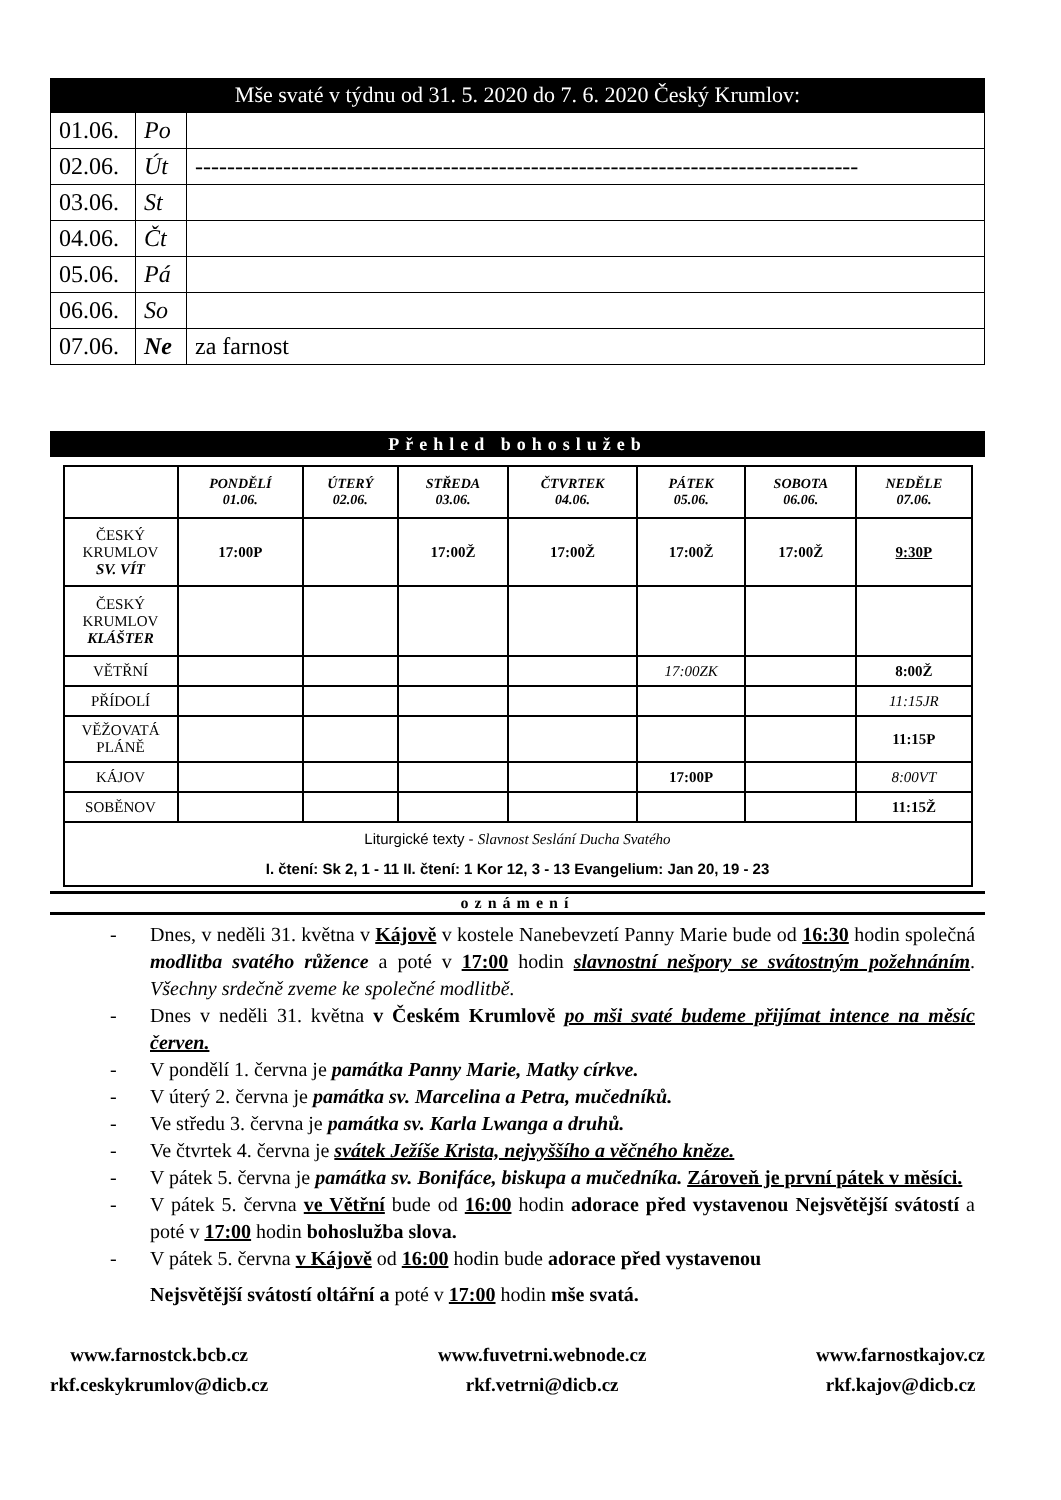Mše svaté v týdnu od 31. 5. 2020 do 7. 6. 2020 Český Krumlov:
| 01.06. | Po | |
| 02.06. | Út | ----------------------------------------------------------------------------------- |
| 03.06. | St | |
| 04.06. | Čt | |
| 05.06. | Pá | |
| 06.06. | So | |
| 07.06. | Ne | za farnost |
Přehled bohoslužeb
| | PONDĚLÍ 01.06. | ÚTERÝ 02.06. | STŘEDA 03.06. | ČTVRTEK 04.06. | PÁTEK 05.06. | SOBOTA 06.06. | NEDĚLE 07.06. |
| ČESKÝ KRUMLOV SV. VÍT | 17:00P | | 17:00Ž | 17:00Ž | 17:00Ž | 17:00Ž | 9:30P |
| ČESKÝ KRUMLOV KLÁŠTER | | | | | | | |
| VĚTŘNÍ | | | | | 17:00ZK | | 8:00Ž |
| PŘÍDOLÍ | | | | | | | 11:15JR |
| VĚŽOVATÁ PLÁNĚ | | | | | | | 11:15P |
| KÁJOV | | | | | 17:00P | | 8:00VT |
| SOBĚNOV | | | | | | | 11:15Ž |
| Liturgické texty - Slavnost Seslání Ducha Svatého I. čtení: Sk 2, 1 - 11 II. čtení: 1 Kor 12, 3 - 13 Evangelium: Jan 20, 19 - 23 | | | | | | | |
oznámení
- Dnes, v neděli 31. května v Kájově v kostele Nanebevzetí Panny Marie bude od 16:30 hodin společná modlitba svatého růžence a poté v 17:00 hodin slavnostní nešpory se svátostným požehnáním. Všechny srdečně zveme ke společné modlitbě.
- Dnes v neděli 31. května v Českém Krumlově po mši svaté budeme přijímat intence na měsíc červen.
- V pondělí 1. června je památka Panny Marie, Matky církve.
- V úterý 2. června je památka sv. Marcelina a Petra, mučedníků.
- Ve středu 3. června je památka sv. Karla Lwanga a druhů.
- Ve čtvrtek 4. června je svátek Ježíše Krista, nejvyššího a věčného kněze.
- V pátek 5. června je památka sv. Bonifáce, biskupa a mučedníka. Zároveň je první pátek v měsíci.
- V pátek 5. června ve Větřní bude od 16:00 hodin adorace před vystavenou Nejsvětější svátostí a poté v 17:00 hodin bohoslužba slova.
- V pátek 5. června v Kájově od 16:00 hodin bude adorace před vystavenou
Nejsvětější svátostí oltářní a poté v 17:00 hodin mše svatá.
www.farnostck.bcb.cz
rkf.ceskykrumlov@dicb.cz
www.fuvetrni.webnode.cz
rkf.vetrni@dicb.cz
www.farnostkajov.cz
rkf.kajov@dicb.cz